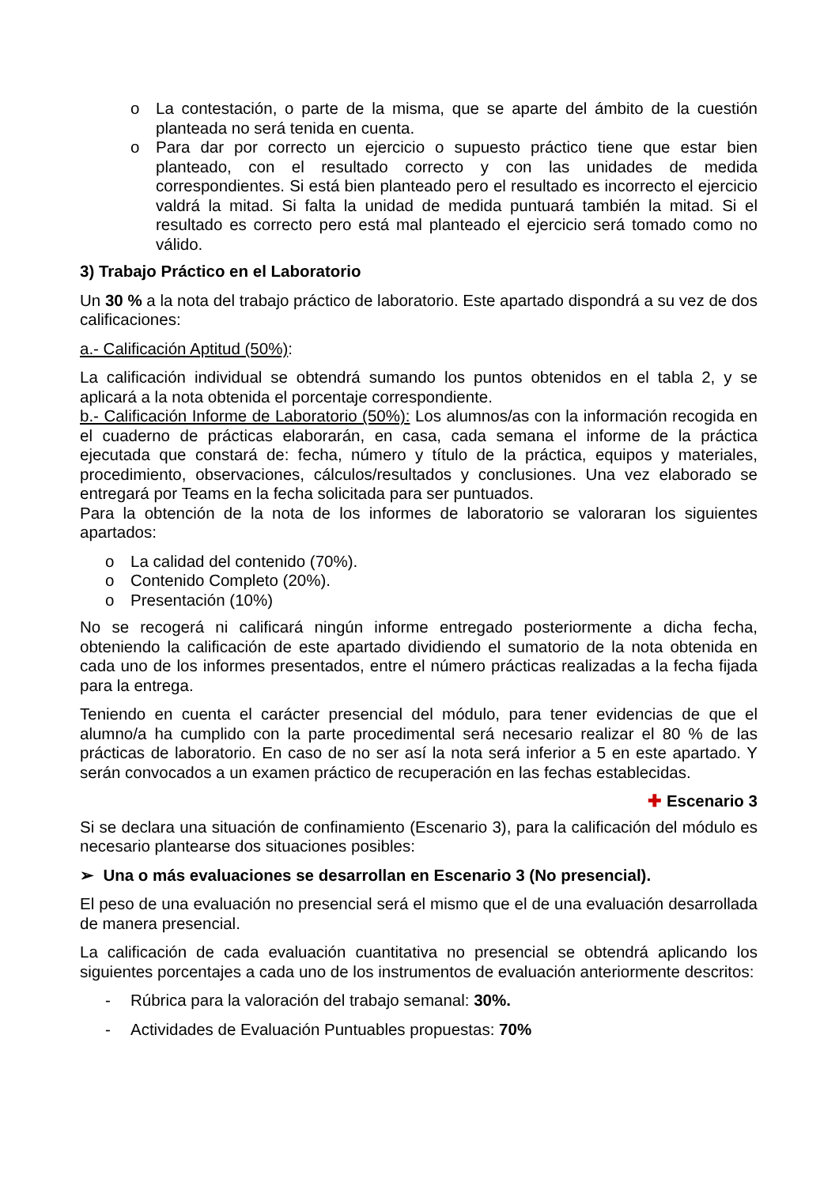o La contestación, o parte de la misma, que se aparte del ámbito de la cuestión planteada no será tenida en cuenta.
o Para dar por correcto un ejercicio o supuesto práctico tiene que estar bien planteado, con el resultado correcto y con las unidades de medida correspondientes. Si está bien planteado pero el resultado es incorrecto el ejercicio valdrá la mitad. Si falta la unidad de medida puntuará también la mitad. Si el resultado es correcto pero está mal planteado el ejercicio será tomado como no válido.
3) Trabajo Práctico en el Laboratorio
Un 30 % a la nota del trabajo práctico de laboratorio. Este apartado dispondrá a su vez de dos calificaciones:
a.- Calificación Aptitud (50%):
La calificación individual se obtendrá sumando los puntos obtenidos en el tabla 2, y se aplicará a la nota obtenida el porcentaje correspondiente.
b.- Calificación Informe de Laboratorio (50%): Los alumnos/as con la información recogida en el cuaderno de prácticas elaborarán, en casa, cada semana el informe de la práctica ejecutada que constará de: fecha, número y título de la práctica, equipos y materiales, procedimiento, observaciones, cálculos/resultados y conclusiones. Una vez elaborado se entregará por Teams en la fecha solicitada para ser puntuados.
Para la obtención de la nota de los informes de laboratorio se valoraran los siguientes apartados:
o La calidad del contenido (70%).
o Contenido Completo (20%).
o Presentación (10%)
No se recogerá ni calificará ningún informe entregado posteriormente a dicha fecha, obteniendo la calificación de este apartado dividiendo el sumatorio de la nota obtenida en cada uno de los informes presentados, entre el número prácticas realizadas a la fecha fijada para la entrega.
Teniendo en cuenta el carácter presencial del módulo, para tener evidencias de que el alumno/a ha cumplido con la parte procedimental será necesario realizar el 80 % de las prácticas de laboratorio. En caso de no ser así la nota será inferior a 5 en este apartado. Y serán convocados a un examen práctico de recuperación en las fechas establecidas.
✚ Escenario 3
Si se declara una situación de confinamiento (Escenario 3), para la calificación del módulo es necesario plantearse dos situaciones posibles:
➢ Una o más evaluaciones se desarrollan en Escenario 3 (No presencial).
El peso de una evaluación no presencial será el mismo que el de una evaluación desarrollada de manera presencial.
La calificación de cada evaluación cuantitativa no presencial se obtendrá aplicando los siguientes porcentajes a cada uno de los instrumentos de evaluación anteriormente descritos:
- Rúbrica para la valoración del trabajo semanal: 30%.
- Actividades de Evaluación Puntuables propuestas: 70%